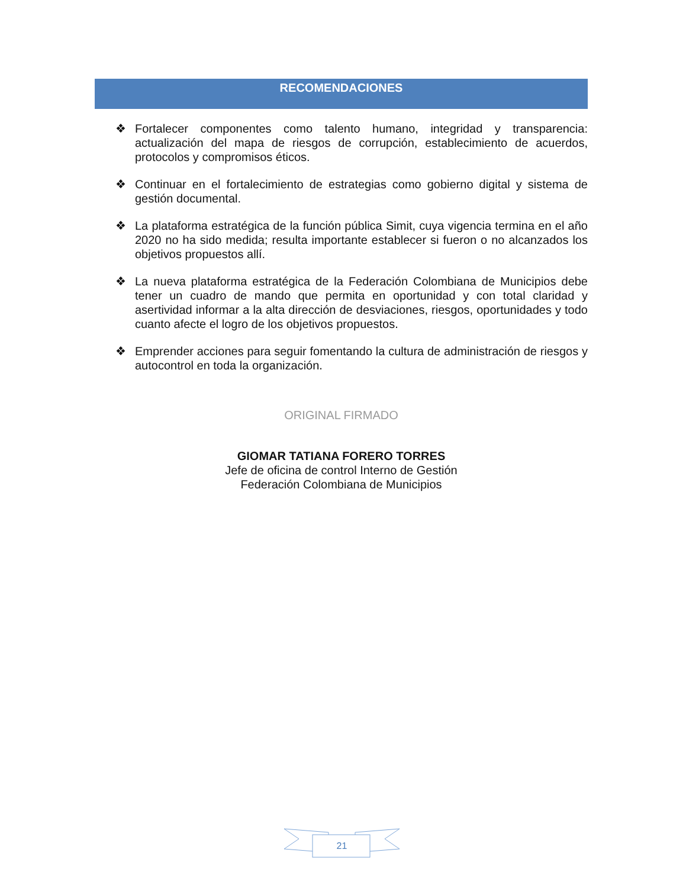RECOMENDACIONES
❖ Fortalecer componentes como talento humano, integridad y transparencia: actualización del mapa de riesgos de corrupción, establecimiento de acuerdos, protocolos y compromisos éticos.
❖ Continuar en el fortalecimiento de estrategias como gobierno digital y sistema de gestión documental.
❖ La plataforma estratégica de la función pública Simit, cuya vigencia termina en el año 2020 no ha sido medida; resulta importante establecer si fueron o no alcanzados los objetivos propuestos allí.
❖ La nueva plataforma estratégica de la Federación Colombiana de Municipios debe tener un cuadro de mando que permita en oportunidad y con total claridad y asertividad informar a la alta dirección de desviaciones, riesgos, oportunidades y todo cuanto afecte el logro de los objetivos propuestos.
❖ Emprender acciones para seguir fomentando la cultura de administración de riesgos y autocontrol en toda la organización.
ORIGINAL FIRMADO
GIOMAR TATIANA FORERO TORRES
Jefe de oficina de control Interno de Gestión
Federación Colombiana de Municipios
21